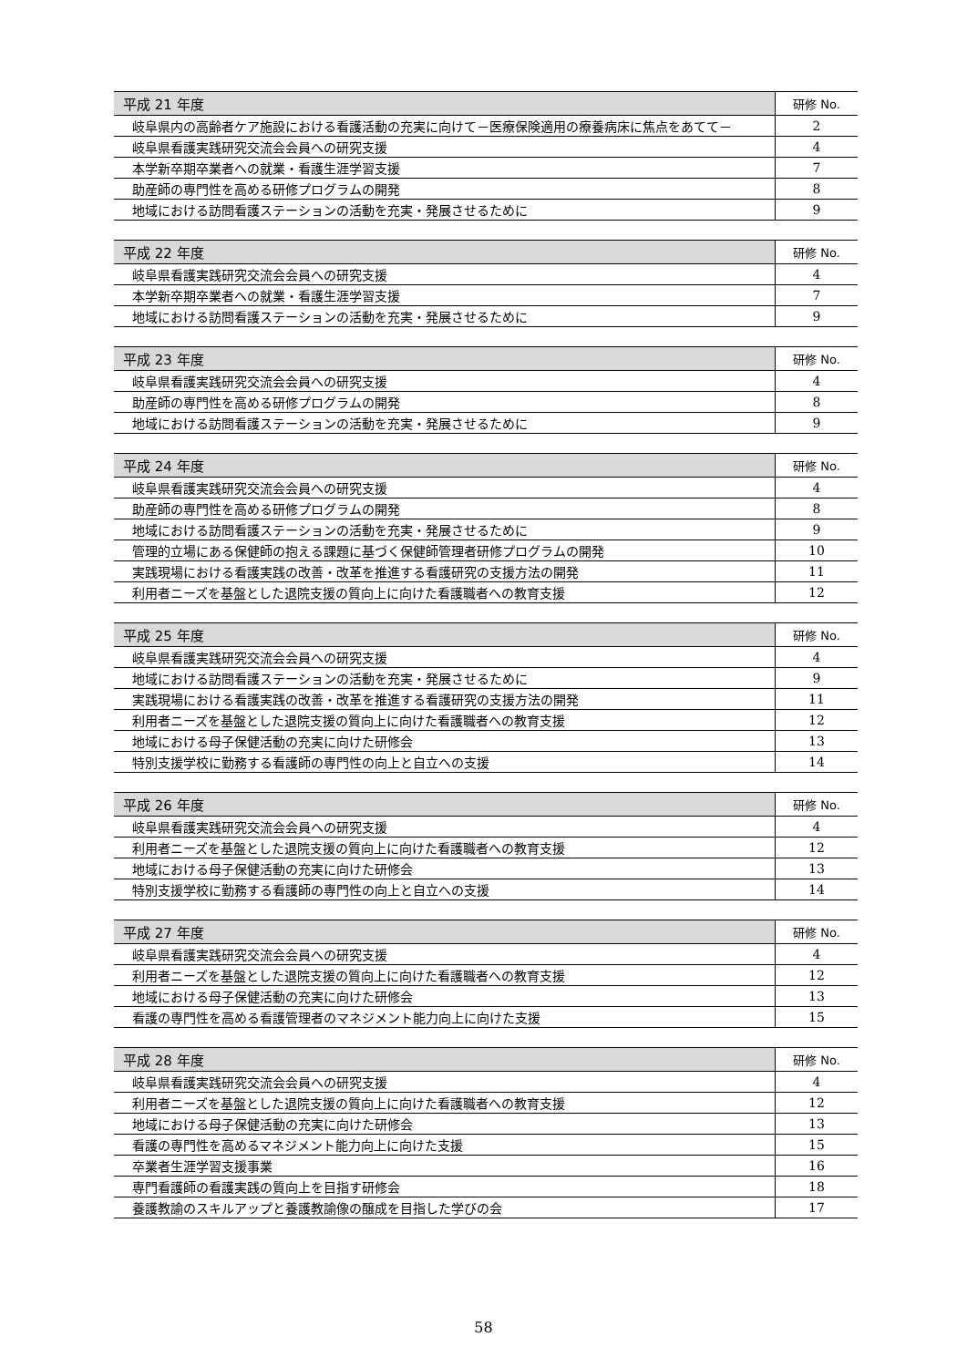| 平成 21 年度 | 研修 No. |
| --- | --- |
| 岐阜県内の高齢者ケア施設における看護活動の充実に向けて－医療保険適用の療養病床に焦点をあてて－ | 2 |
| 岐阜県看護実践研究交流会会員への研究支援 | 4 |
| 本学新卒期卒業者への就業・看護生涯学習支援 | 7 |
| 助産師の専門性を高める研修プログラムの開発 | 8 |
| 地域における訪問看護ステーションの活動を充実・発展させるために | 9 |
| 平成 22 年度 | 研修 No. |
| --- | --- |
| 岐阜県看護実践研究交流会会員への研究支援 | 4 |
| 本学新卒期卒業者への就業・看護生涯学習支援 | 7 |
| 地域における訪問看護ステーションの活動を充実・発展させるために | 9 |
| 平成 23 年度 | 研修 No. |
| --- | --- |
| 岐阜県看護実践研究交流会会員への研究支援 | 4 |
| 助産師の専門性を高める研修プログラムの開発 | 8 |
| 地域における訪問看護ステーションの活動を充実・発展させるために | 9 |
| 平成 24 年度 | 研修 No. |
| --- | --- |
| 岐阜県看護実践研究交流会会員への研究支援 | 4 |
| 助産師の専門性を高める研修プログラムの開発 | 8 |
| 地域における訪問看護ステーションの活動を充実・発展させるために | 9 |
| 管理的立場にある保健師の抱える課題に基づく保健師管理者研修プログラムの開発 | 10 |
| 実践現場における看護実践の改善・改革を推進する看護研究の支援方法の開発 | 11 |
| 利用者ニーズを基盤とした退院支援の質向上に向けた看護職者への教育支援 | 12 |
| 平成 25 年度 | 研修 No. |
| --- | --- |
| 岐阜県看護実践研究交流会会員への研究支援 | 4 |
| 地域における訪問看護ステーションの活動を充実・発展させるために | 9 |
| 実践現場における看護実践の改善・改革を推進する看護研究の支援方法の開発 | 11 |
| 利用者ニーズを基盤とした退院支援の質向上に向けた看護職者への教育支援 | 12 |
| 地域における母子保健活動の充実に向けた研修会 | 13 |
| 特別支援学校に勤務する看護師の専門性の向上と自立への支援 | 14 |
| 平成 26 年度 | 研修 No. |
| --- | --- |
| 岐阜県看護実践研究交流会会員への研究支援 | 4 |
| 利用者ニーズを基盤とした退院支援の質向上に向けた看護職者への教育支援 | 12 |
| 地域における母子保健活動の充実に向けた研修会 | 13 |
| 特別支援学校に勤務する看護師の専門性の向上と自立への支援 | 14 |
| 平成 27 年度 | 研修 No. |
| --- | --- |
| 岐阜県看護実践研究交流会会員への研究支援 | 4 |
| 利用者ニーズを基盤とした退院支援の質向上に向けた看護職者への教育支援 | 12 |
| 地域における母子保健活動の充実に向けた研修会 | 13 |
| 看護の専門性を高める看護管理者のマネジメント能力向上に向けた支援 | 15 |
| 平成 28 年度 | 研修 No. |
| --- | --- |
| 岐阜県看護実践研究交流会会員への研究支援 | 4 |
| 利用者ニーズを基盤とした退院支援の質向上に向けた看護職者への教育支援 | 12 |
| 地域における母子保健活動の充実に向けた研修会 | 13 |
| 看護の専門性を高めるマネジメント能力向上に向けた支援 | 15 |
| 卒業者生涯学習支援事業 | 16 |
| 専門看護師の看護実践の質向上を目指す研修会 | 18 |
| 養護教諭のスキルアップと養護教諭像の醸成を目指した学びの会 | 17 |
58